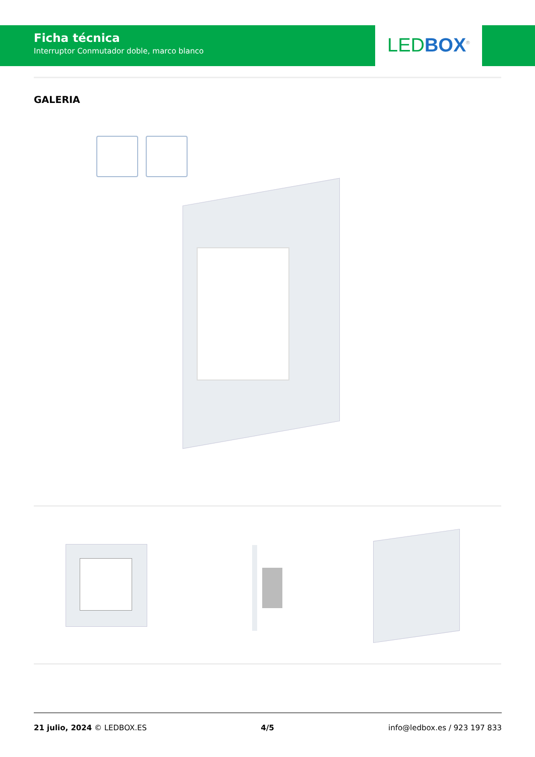Ficha técnica
Interruptor Conmutador doble, marco blanco
LED BOX<sup>®</sup>
GALERIA
21 julio, 2024 © LEDBOX.ES 4/5 info@ledbox.es / 923 197 833